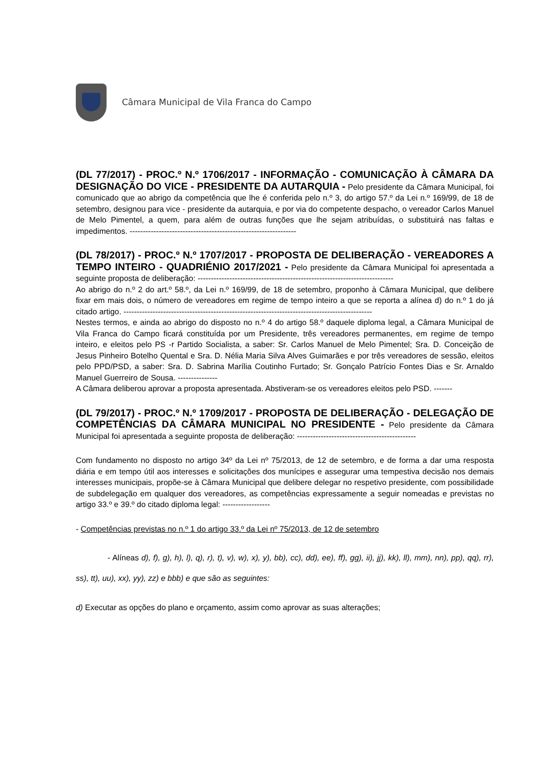Câmara Municipal de Vila Franca do Campo
(DL 77/2017) - PROC.º N.º 1706/2017 - INFORMAÇÃO - COMUNICAÇÃO À CÂMARA DA DESIGNAÇÃO DO VICE - PRESIDENTE DA AUTARQUIA - Pelo presidente da Câmara Municipal, foi comunicado que ao abrigo da competência que lhe é conferida pelo n.º 3, do artigo 57.º da Lei n.º 169/99, de 18 de setembro, designou para vice - presidente da autarquia, e por via do competente despacho, o vereador Carlos Manuel de Melo Pimentel, a quem, para além de outras funções que lhe sejam atribuídas, o substituirá nas faltas e impedimentos. ---------------------------------------------------------------
(DL 78/2017) - PROC.º N.º 1707/2017 - PROPOSTA DE DELIBERAÇÃO - VEREADORES A TEMPO INTEIRO - QUADRIÉNIO 2017/2021 - Pelo presidente da Câmara Municipal foi apresentada a seguinte proposta de deliberação: --------------------------------------------------------------------------
Ao abrigo do n.º 2 do art.º 58.º, da Lei n.º 169/99, de 18 de setembro, proponho à Câmara Municipal, que delibere fixar em mais dois, o número de vereadores em regime de tempo inteiro a que se reporta a alínea d) do n.º 1 do já citado artigo. ----------------------------------------------------------------------------------------------
Nestes termos, e ainda ao abrigo do disposto no n.º 4 do artigo 58.º daquele diploma legal, a Câmara Municipal de Vila Franca do Campo ficará constituída por um Presidente, três vereadores permanentes, em regime de tempo inteiro, e eleitos pelo PS -r Partido Socialista, a saber: Sr. Carlos Manuel de Melo Pimentel; Sra. D. Conceição de Jesus Pinheiro Botelho Quental e Sra. D. Nélia Maria Silva Alves Guimarães e por três vereadores de sessão, eleitos pelo PPD/PSD, a saber: Sra. D. Sabrina Marília Coutinho Furtado; Sr. Gonçalo Patrício Fontes Dias e Sr. Arnaldo Manuel Guerreiro de Sousa. ---------------
A Câmara deliberou aprovar a proposta apresentada. Abstiveram-se os vereadores eleitos pelo PSD. -------
(DL 79/2017) - PROC.º N.º 1709/2017 - PROPOSTA DE DELIBERAÇÃO - DELEGAÇÃO DE COMPETÊNCIAS DA CÂMARA MUNICIPAL NO PRESIDENTE - Pelo presidente da Câmara Municipal foi apresentada a seguinte proposta de deliberação: ---------------------------------------------
Com fundamento no disposto no artigo 34º da Lei nº 75/2013, de 12 de setembro, e de forma a dar uma resposta diária e em tempo útil aos interesses e solicitações dos munícipes e assegurar uma tempestiva decisão nos demais interesses municipais, propõe-se à Câmara Municipal que delibere delegar no respetivo presidente, com possibilidade de subdelegação em qualquer dos vereadores, as competências expressamente a seguir nomeadas e previstas no artigo 33.º e 39.º do citado diploma legal: ------------------
- Competências previstas no n.º 1 do artigo 33.º da Lei nº 75/2013, de 12 de setembro
- Alíneas d), f), g), h), l), q), r), t), v), w), x), y), bb), cc), dd), ee), ff), gg), ii), jj), kk), ll), mm), nn), pp), qq), rr), ss), tt), uu), xx), yy), zz) e bbb) e que são as seguintes:
d) Executar as opções do plano e orçamento, assim como aprovar as suas alterações;